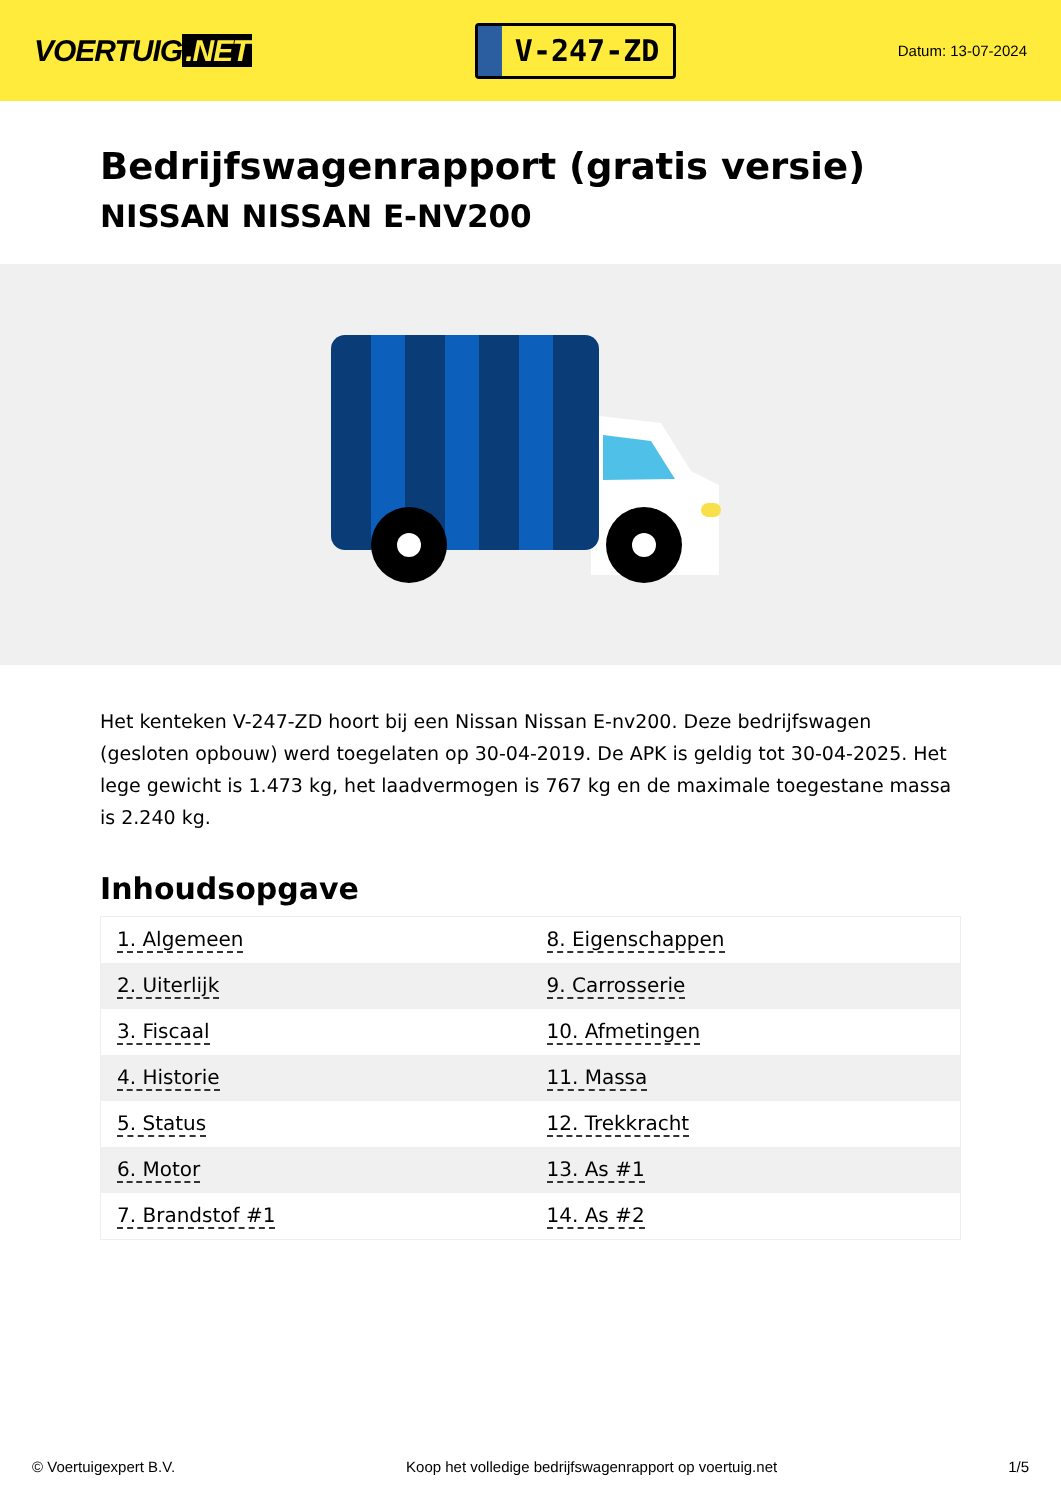VOERTUIG.NET
V-247-ZD
Datum: 13-07-2024
Bedrijfswagenrapport (gratis versie)
NISSAN NISSAN E-NV200
Het kenteken V-247-ZD hoort bij een Nissan Nissan E-nv200. Deze bedrijfswagen (gesloten opbouw) werd toegelaten op 30-04-2019. De APK is geldig tot 30-04-2025. Het lege gewicht is 1.473 kg, het laadvermogen is 767 kg en de maximale toegestane massa is 2.240 kg.
Inhoudsopgave
| 1. Algemeen | 8. Eigenschappen |
| 2. Uiterlijk | 9. Carrosserie |
| 3. Fiscaal | 10. Afmetingen |
| 4. Historie | 11. Massa |
| 5. Status | 12. Trekkracht |
| 6. Motor | 13. As #1 |
| 7. Brandstof #1 | 14. As #2 |
© Voertuigexpert B.V. Koop het volledige bedrijfswagenrapport op voertuig.net 1/5